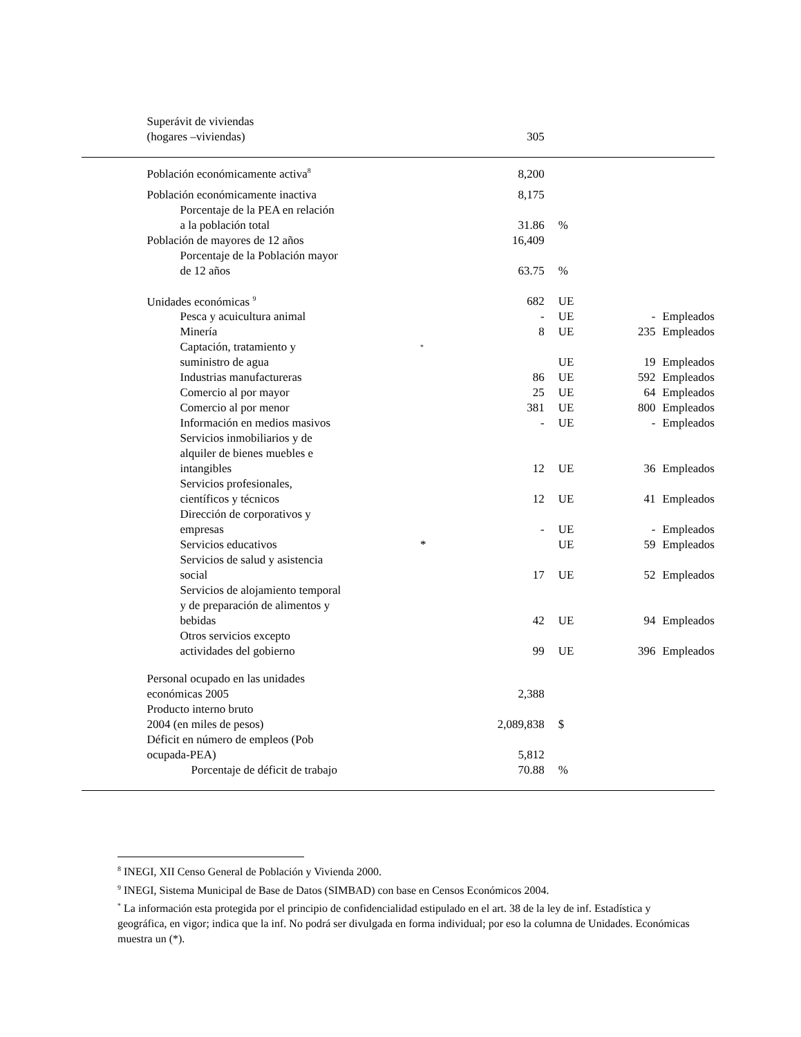| | Superávit de viviendas (hogares –viviendas) | | 305 | | | |
| | Población económicamente activa<sup>8</sup> | | 8,200 | | | |
| | Población económicamente inactiva | | 8,175 | | | |
| | Porcentaje de la PEA en relación a la población total | | 31.86 | % | | |
| | Población de mayores de 12 años | | 16,409 | | | |
| | Porcentaje de la Población mayor de 12 años | | 63.75 | % | | |
| | Unidades económicas <sup>9</sup> | | 682 | UE | | |
| | Pesca y acuicultura animal | | - | UE | - | Empleados |
| | Minería | | 8 | UE | 235 | Empleados |
| | Captación, tratamiento y suministro de agua | <sup>*</sup> | | UE | 19 | Empleados |
| | Industrias manufactureras | | 86 | UE | 592 | Empleados |
| | Comercio al por mayor | | 25 | UE | 64 | Empleados |
| | Comercio al por menor | | 381 | UE | 800 | Empleados |
| | Información en medios masivos | | - | UE | - | Empleados |
| | Servicios inmobiliarios y de alquiler de bienes muebles e intangibles | | 12 | UE | 36 | Empleados |
| | Servicios profesionales, científicos y técnicos | | 12 | UE | 41 | Empleados |
| | Dirección de corporativos y empresas | | - | UE | - | Empleados |
| | Servicios educativos | * | | UE | 59 | Empleados |
| | Servicios de salud y asistencia social | | 17 | UE | 52 | Empleados |
| | Servicios de alojamiento temporal y de preparación de alimentos y bebidas | | 42 | UE | 94 | Empleados |
| | Otros servicios excepto actividades del gobierno | | 99 | UE | 396 | Empleados |
| | Personal ocupado en las unidades económicas 2005 | | 2,388 | | | |
| | Producto interno bruto 2004 (en miles de pesos) | | 2,089,838 | $ | | |
| | Déficit en número de empleos (Pob ocupada-PEA) | | 5,812 | | | |
| | Porcentaje de déficit de trabajo | | 70.88 | % | | |
<sup>8</sup> INEGI, XII Censo General de Población y Vivienda 2000.
<sup>9</sup> INEGI, Sistema Municipal de Base de Datos (SIMBAD) con base en Censos Económicos 2004.
<sup>*</sup> La información esta protegida por el principio de confidencialidad estipulado en el art. 38 de la ley de inf. Estadística y geográfica, en vigor; indica que la inf. No podrá ser divulgada en forma individual; por eso la columna de Unidades. Económicas muestra un (*).